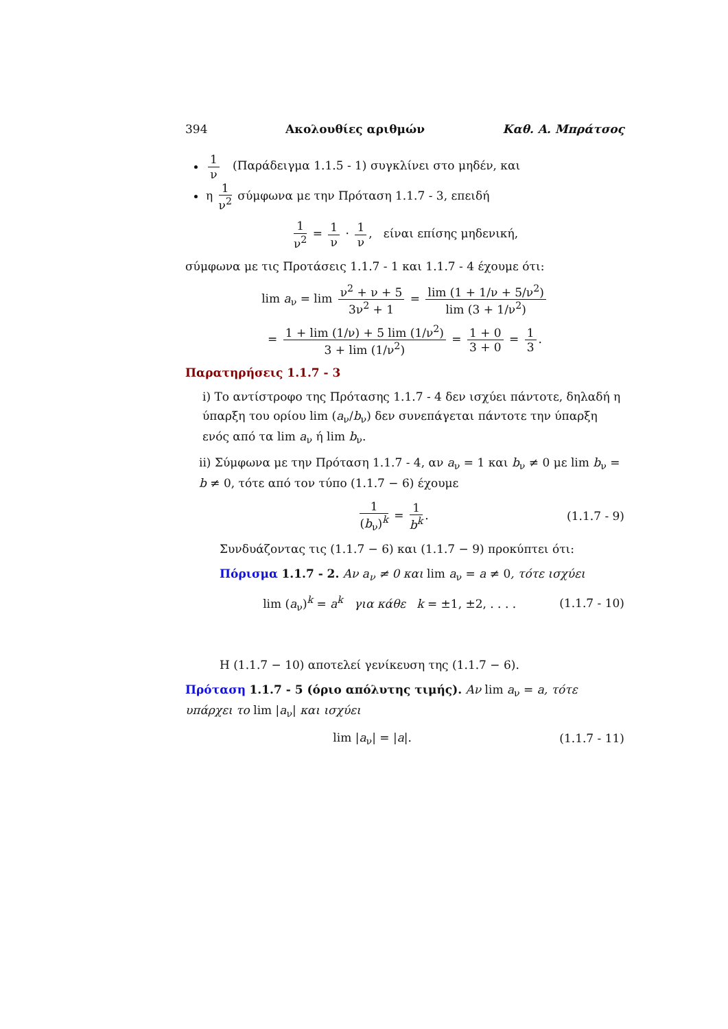394 Ακολουθίες αριθμών Καθ. Α. Μπράτσος
1 ν (Παράδειγμα 1.1.5 - 1) συγκλίνει στο μηδέν, και
η 1 ν<sup>2</sup> σύμφωνα με την Πρόταση 1.1.7 - 3, επειδή
1 ν<sup>2</sup> = 1 ν · 1 ν, είναι επίσης μηδενική,
σύμφωνα με τις Προτάσεις 1.1.7 - 1 και 1.1.7 - 4 έχουμε ότι:
lim a<sub>ν</sub> = lim ν<sup>2</sup> + ν + 5 3ν<sup>2</sup> + 1 = lim (1 + 1/ν + 5/ν<sup>2</sup>) lim (3 + 1/ν<sup>2</sup>)
= 1 + lim (1/ν) + 5 lim (1/ν<sup>2</sup>) 3 + lim (1/ν<sup>2</sup>) = 1 + 0 3 + 0 = 1 3.
Παρατηρήσεις 1.1.7 - 3
i) Το αντίστροφο της Πρότασης 1.1.7 - 4 δεν ισχύει πάντοτε, δηλαδή η ύπαρξη του ορίου lim (a<sub>ν</sub>/b<sub>ν</sub>) δεν συνεπάγεται πάντοτε την ύπαρξη ενός από τα lim a<sub>ν</sub> ή lim b<sub>ν</sub>.
ii) Σύμφωνα με την Πρόταση 1.1.7 - 4, αν a<sub>ν</sub> = 1 και b<sub>ν</sub> ≠ 0 με lim b<sub>ν</sub> = b ≠ 0, τότε από τον τύπο (1.1.7 − 6) έχουμε
1 (b<sub>ν</sub>)<sup>k</sup> = 1 b<sup>k</sup>. (1.1.7 - 9)
Συνδυάζοντας τις (1.1.7 − 6) και (1.1.7 − 9) προκύπτει ότι:
Πόρισμα 1.1.7 - 2. Αν a<sub>ν</sub> ≠ 0 και lim a<sub>ν</sub> = a ≠ 0, τότε ισχύει
lim (a<sub>ν</sub>)<sup>k</sup> = a<sup>k</sup> για κάθε k = ±1, ±2, . . . . (1.1.7 - 10)
Η (1.1.7 − 10) αποτελεί γενίκευση της (1.1.7 − 6).
Πρόταση 1.1.7 - 5 (όριο απόλυτης τιμής). Αν lim a<sub>ν</sub> = a, τότε υπάρχει το lim |a<sub>ν</sub>| και ισχύει
lim |a<sub>ν</sub>| = |a|. (1.1.7 - 11)